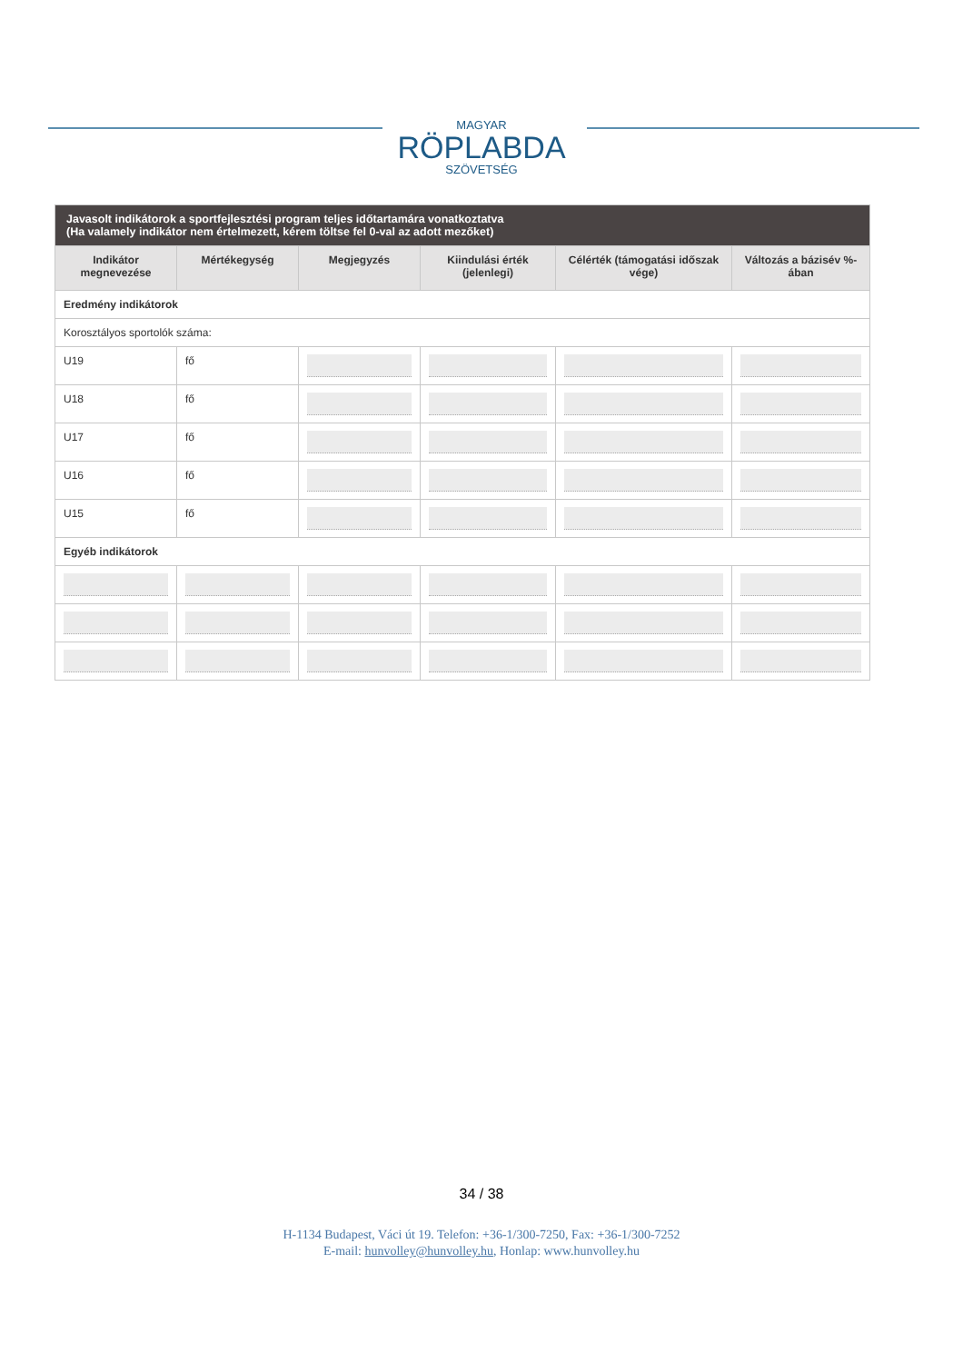MAGYAR
RÖPLABDA
SZÖVETSÉG
| Javasolt indikátorok a sportfejlesztési program teljes időtartamára vonatkoztatva (Ha valamely indikátor nem értelmezett, kérem töltse fel 0-val az adott mezőket) | | | | | |
| --- | --- | --- | --- | --- | --- |
| Indikátor megnevezése | Mértékegység | Megjegyzés | Kiindulási érték (jelenlegi) | Célérték (támogatási időszak vége) | Változás a bázisév %-ában |
| Eredmény indikátorok | | | | | |
| Korosztályos sportolók száma: | | | | | |
| U19 | fő | | | | |
| U18 | fő | | | | |
| U17 | fő | | | | |
| U16 | fő | | | | |
| U15 | fő | | | | |
| Egyéb indikátorok | | | | | |
34 / 38
H-1134 Budapest, Váci út 19. Telefon: +36-1/300-7250, Fax: +36-1/300-7252
E-mail: hunvolley@hunvolley.hu, Honlap: www.hunvolley.hu